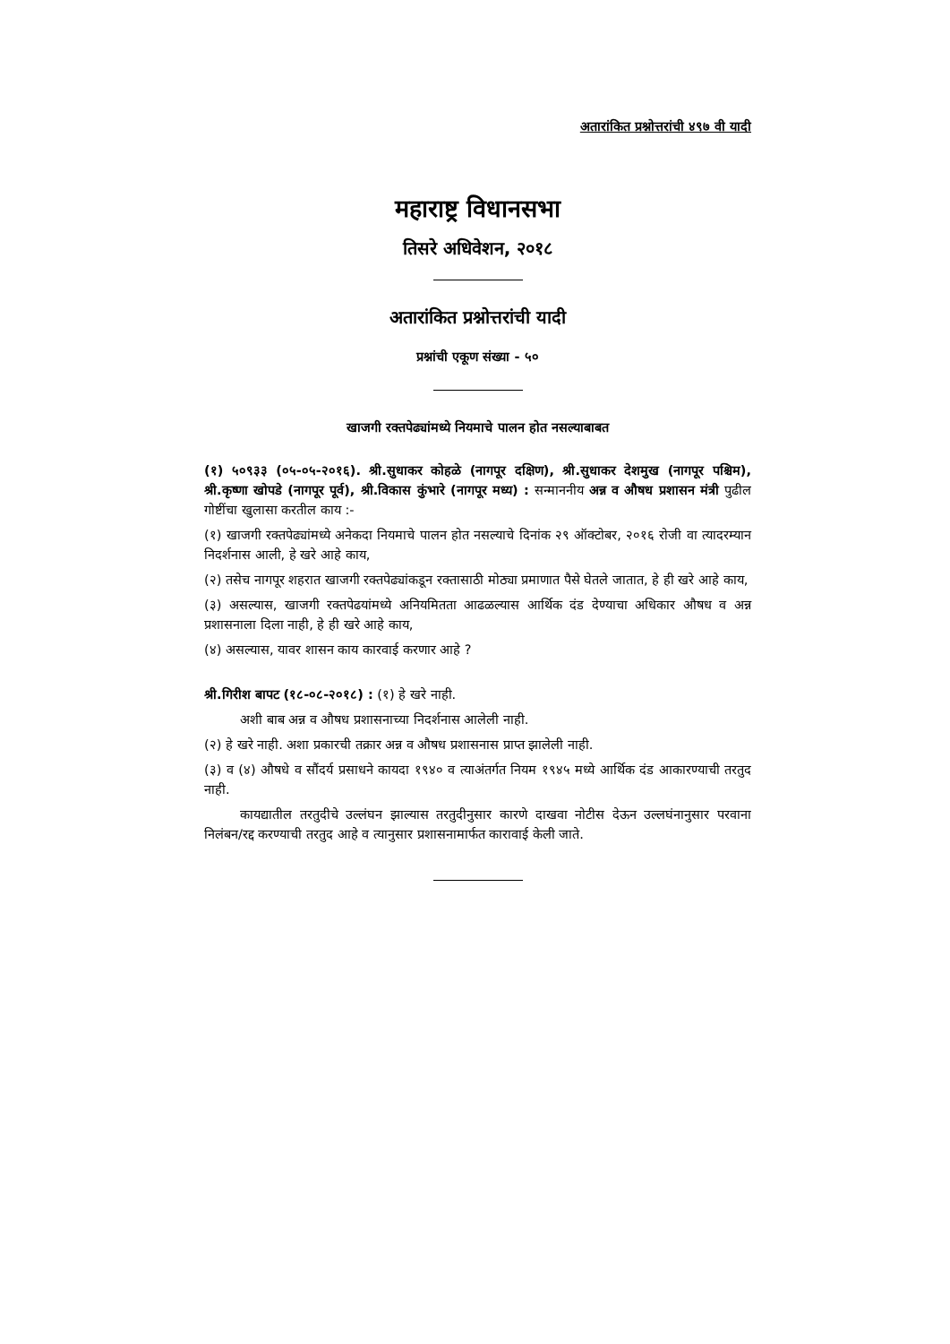अतारांकित प्रश्नोत्तरांची ४९७ वी यादी
महाराष्ट्र विधानसभा
तिसरे अधिवेशन, २०१८
अतारांकित प्रश्नोत्तरांची यादी
प्रश्नांची एकूण संख्या - ५०
खाजगी रक्तपेढ्यांमध्ये नियमाचे पालन होत नसल्याबाबत
(१) ५०९३३ (०५-०५-२०१६). श्री.सुधाकर कोहळे (नागपूर दक्षिण), श्री.सुधाकर देशमुख (नागपूर पश्चिम), श्री.कृष्णा खोपडे (नागपूर पूर्व), श्री.विकास कुंभारे (नागपूर मध्य) : सन्माननीय अन्न व औषध प्रशासन मंत्री पुढील गोष्टींचा खुलासा करतील काय :-
(१) खाजगी रक्तपेढ्यांमध्ये अनेकदा नियमाचे पालन होत नसल्याचे दिनांक २९ ऑक्टोबर, २०१६ रोजी वा त्यादरम्यान निदर्शनास आली, हे खरे आहे काय,
(२) तसेच नागपूर शहरात खाजगी रक्तपेढ्यांकडून रक्तासाठी मोठ्या प्रमाणात पैसे घेतले जातात, हे ही खरे आहे काय,
(३) असल्यास, खाजगी रक्तपेढयांमध्ये अनियमितता आढळल्यास आर्थिक दंड देण्याचा अधिकार औषध व अन्न प्रशासनाला दिला नाही, हे ही खरे आहे काय,
(४) असल्यास, यावर शासन काय कारवाई करणार आहे ?
श्री.गिरीश बापट (१८-०८-२०१८) : (१) हे खरे नाही.
अशी बाब अन्न व औषध प्रशासनाच्या निदर्शनास आलेली नाही.
(२) हे खरे नाही. अशा प्रकारची तक्रार अन्न व औषध प्रशासनास प्राप्त झालेली नाही.
(३) व (४) औषधे व सौंदर्य प्रसाधने कायदा १९४० व त्याअंतर्गत नियम १९४५ मध्ये आर्थिक दंड आकारण्याची तरतुद नाही.
कायद्यातील तरतुदीचे उल्लंघन झाल्यास तरतुदीनुसार कारणे दाखवा नोटीस देऊन उल्लघंनानुसार परवाना निलंबन/रद्द करण्याची तरतुद आहे व त्यानुसार प्रशासनामार्फत कारावाई केली जाते.